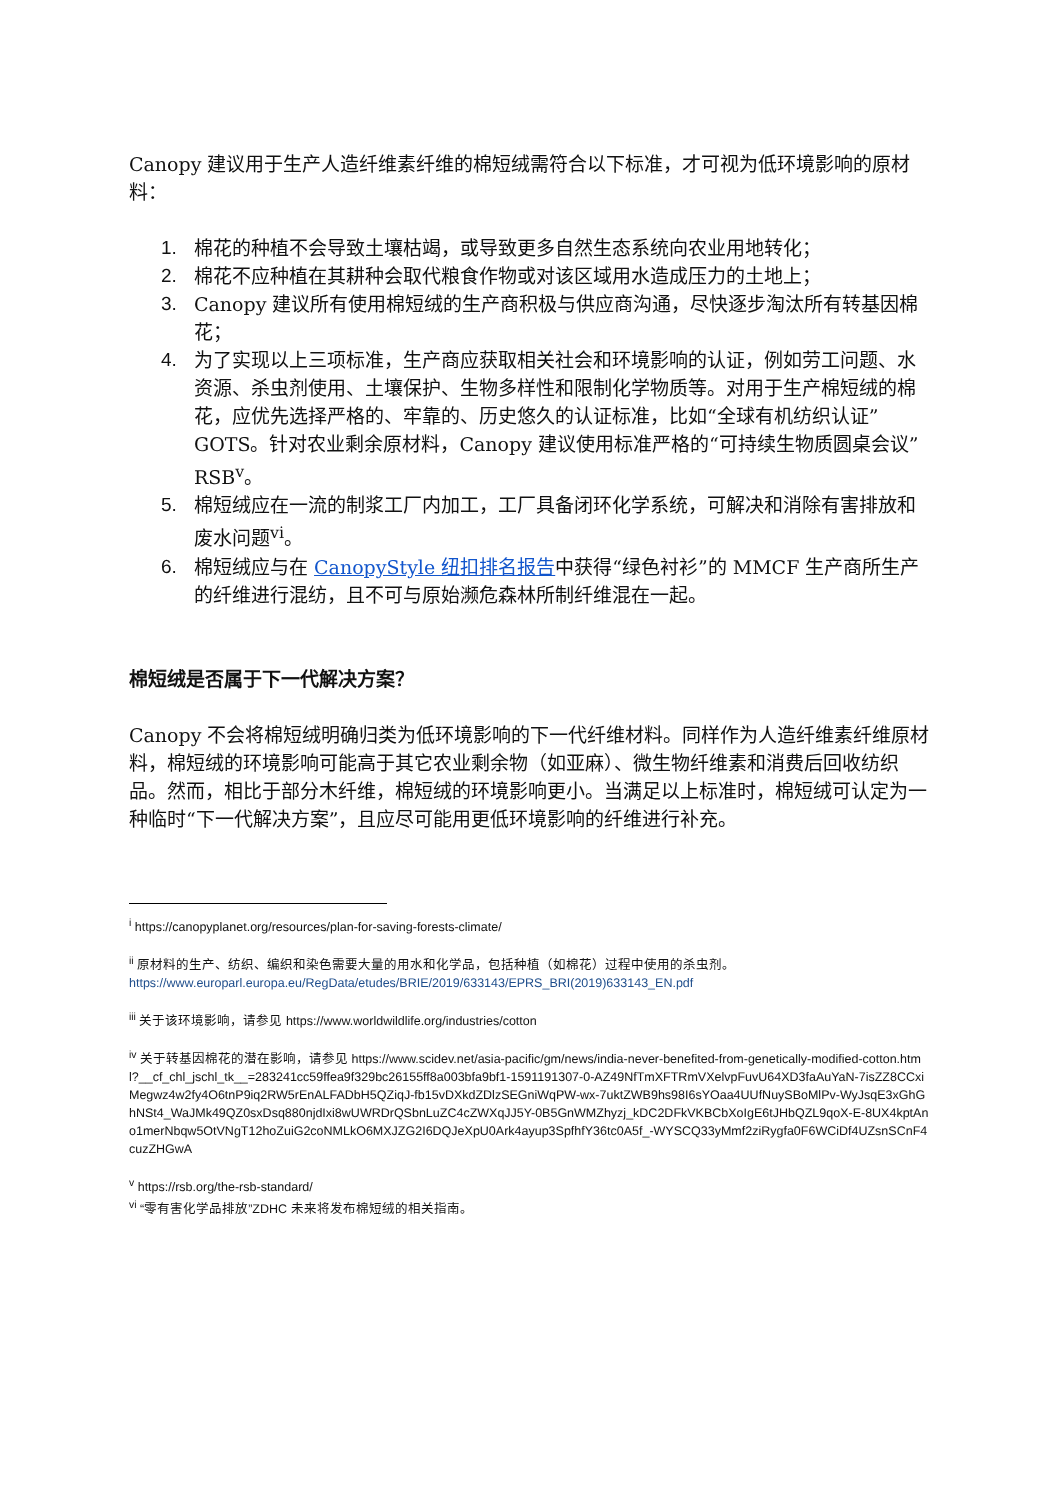Canopy 建议用于生产人造纤维素纤维的棉短绒需符合以下标准，才可视为低环境影响的原材料：
1. 棉花的种植不会导致土壤枯竭，或导致更多自然生态系统向农业用地转化；
2. 棉花不应种植在其耕种会取代粮食作物或对该区域用水造成压力的土地上；
3. Canopy 建议所有使用棉短绒的生产商积极与供应商沟通，尽快逐步淘汰所有转基因棉花；
4. 为了实现以上三项标准，生产商应获取相关社会和环境影响的认证，例如劳工问题、水资源、杀虫剂使用、土壤保护、生物多样性和限制化学物质等。对用于生产棉短绒的棉花，应优先选择严格的、牢靠的、历史悠久的认证标准，比如“全球有机纺织认证”GOTS。针对农业剩余原材料，Canopy 建议使用标准严格的“可持续生物质圆桌会议”RSB<sup>v</sup>。
5. 棉短绒应在一流的制浆工厂内加工，工厂具备闭环化学系统，可解决和消除有害排放和废水问题<sup>vi</sup>。
6. 棉短绒应与在 CanopyStyle 纽扣排名报告中获得“绿色衬衫”的 MMCF 生产商所生产的纤维进行混纺，且不可与原始濒危森林所制纤维混在一起。
棉短绒是否属于下一代解决方案？
Canopy 不会将棉短绒明确归类为低环境影响的下一代纤维材料。同样作为人造纤维素纤维原材料，棉短绒的环境影响可能高于其它农业剩余物（如亚麻）、微生物纤维素和消费后回收纺织品。然而，相比于部分木纤维，棉短绒的环境影响更小。当满足以上标准时，棉短绒可认定为一种临时“下一代解决方案”，且应尽可能用更低环境影响的纤维进行补充。
<sup>i</sup> https://canopyplanet.org/resources/plan-for-saving-forests-climate/
<sup>ii</sup> 原材料的生产、纺织、编织和染色需要大量的用水和化学品，包括种植（如棉花）过程中使用的杀虫剂。
https://www.europarl.europa.eu/RegData/etudes/BRIE/2019/633143/EPRS_BRI(2019)633143_EN.pdf
<sup>iii</sup> 关于该环境影响，请参见 https://www.worldwildlife.org/industries/cotton
<sup>iv</sup> 关于转基因棉花的潜在影响，请参见 https://www.scidev.net/asia-pacific/gm/news/india-never-benefited-from-genetically-modified-cotton.html?__cf_chl_jschl_tk__=283241cc59ffea9f329bc26155ff8a003bfa9bf1-1591191307-0-AZ49NfTmXFTRmVXelvpFuvU64XD3faAuYaN-7isZZ8CCxiMegwz4w2fy4O6tnP9iq2RW5rEnALFADbH5QZiqJ-fb15vDXkdZDlzSEGniWqPW-wx-7uktZWB9hs98I6sYOaa4UUfNuySBoMlPv-WyJsqE3xGhGhNSt4_WaJMk49QZ0sxDsq880njdIxi8wUWRDrQSbnLuZC4cZWXqJJ5Y-0B5GnWMZhyzj_kDC2DFkVKBCbXoIgE6tJHbQZL9qoX-E-8UX4kptAno1merNbqw5OtVNgT12hoZuiG2coNMLkO6MXJZG2I6DQJeXpU0Ark4ayup3SpfhfY36tc0A5f_-WYSCQ33yMmf2ziRygfa0F6WCiDf4UZsnSCnF4cuzZHGwA
<sup>v</sup> https://rsb.org/the-rsb-standard/
<sup>vi</sup> “零有害化学品排放”ZDHC 未来将发布棉短绒的相关指南。